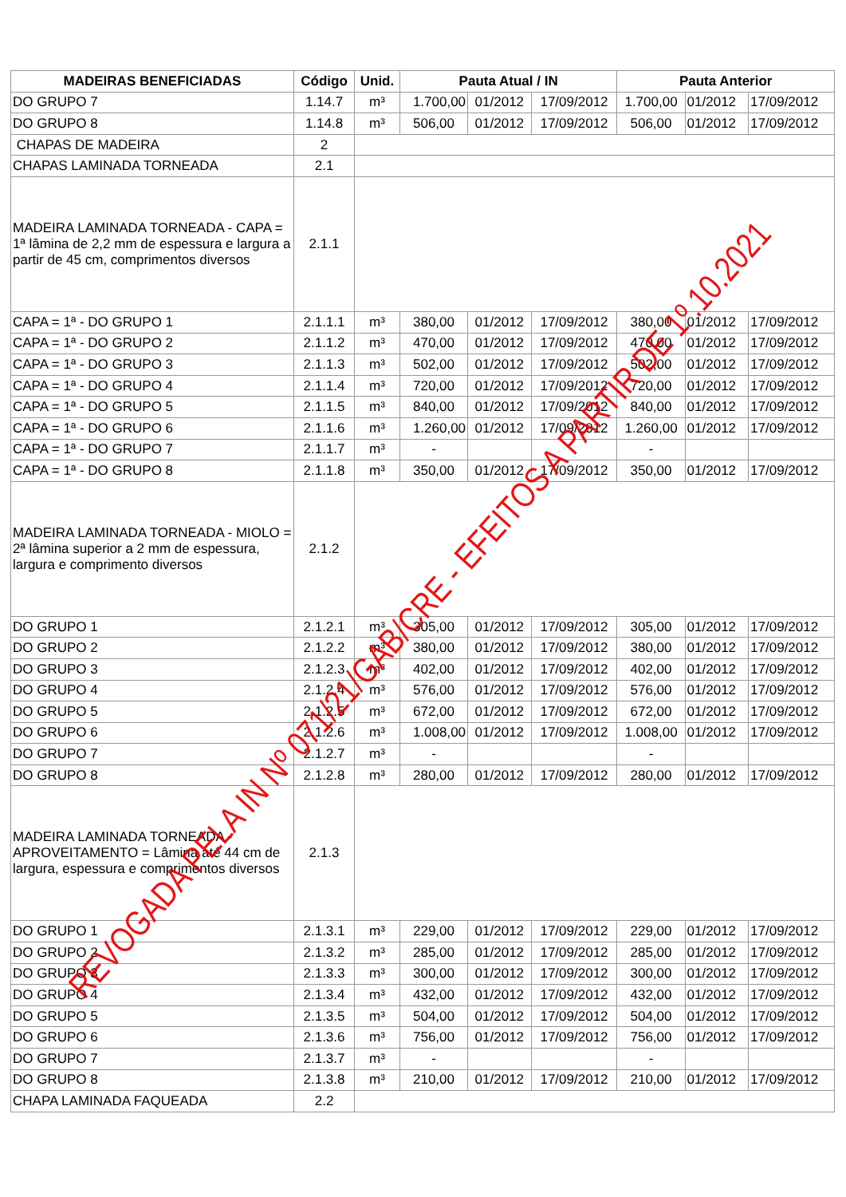| MADEIRAS BENEFICIADAS | Código | Unid. | Pauta Atual / IN | | | Pauta Anterior | | |
| --- | --- | --- | --- | --- | --- | --- | --- | --- |
| DO GRUPO 7 | 1.14.7 | m³ | 1.700,00 | 01/2012 | 17/09/2012 | 1.700,00 | 01/2012 | 17/09/2012 |
| DO GRUPO 8 | 1.14.8 | m³ | 506,00 | 01/2012 | 17/09/2012 | 506,00 | 01/2012 | 17/09/2012 |
| CHAPAS DE MADEIRA | 2 | | | | | | | |
| CHAPAS LAMINADA TORNEADA | 2.1 | | | | | | | |
| MADEIRA LAMINADA TORNEADA - CAPA = 1ª lâmina de 2,2 mm de espessura e largura a partir de 45 cm, comprimentos diversos | 2.1.1 | | | | | | | |
| CAPA = 1ª - DO GRUPO 1 | 2.1.1.1 | m³ | 380,00 | 01/2012 | 17/09/2012 | 380,00 | 01/2012 | 17/09/2012 |
| CAPA = 1ª - DO GRUPO 2 | 2.1.1.2 | m³ | 470,00 | 01/2012 | 17/09/2012 | 470,00 | 01/2012 | 17/09/2012 |
| CAPA = 1ª - DO GRUPO 3 | 2.1.1.3 | m³ | 502,00 | 01/2012 | 17/09/2012 | 502,00 | 01/2012 | 17/09/2012 |
| CAPA = 1ª - DO GRUPO 4 | 2.1.1.4 | m³ | 720,00 | 01/2012 | 17/09/2012 | 720,00 | 01/2012 | 17/09/2012 |
| CAPA = 1ª - DO GRUPO 5 | 2.1.1.5 | m³ | 840,00 | 01/2012 | 17/09/2012 | 840,00 | 01/2012 | 17/09/2012 |
| CAPA = 1ª - DO GRUPO 6 | 2.1.1.6 | m³ | 1.260,00 | 01/2012 | 17/09/2012 | 1.260,00 | 01/2012 | 17/09/2012 |
| CAPA = 1ª - DO GRUPO 7 | 2.1.1.7 | m³ | - | | | - | | |
| CAPA = 1ª - DO GRUPO 8 | 2.1.1.8 | m³ | 350,00 | 01/2012 | 17/09/2012 | 350,00 | 01/2012 | 17/09/2012 |
| MADEIRA LAMINADA TORNEADA - MIOLO = 2ª lâmina superior a 2 mm de espessura, largura e comprimento diversos | 2.1.2 | | | | | | | |
| DO GRUPO 1 | 2.1.2.1 | m³ | 305,00 | 01/2012 | 17/09/2012 | 305,00 | 01/2012 | 17/09/2012 |
| DO GRUPO 2 | 2.1.2.2 | m³ | 380,00 | 01/2012 | 17/09/2012 | 380,00 | 01/2012 | 17/09/2012 |
| DO GRUPO 3 | 2.1.2.3 | m³ | 402,00 | 01/2012 | 17/09/2012 | 402,00 | 01/2012 | 17/09/2012 |
| DO GRUPO 4 | 2.1.2.4 | m³ | 576,00 | 01/2012 | 17/09/2012 | 576,00 | 01/2012 | 17/09/2012 |
| DO GRUPO 5 | 2.1.2.5 | m³ | 672,00 | 01/2012 | 17/09/2012 | 672,00 | 01/2012 | 17/09/2012 |
| DO GRUPO 6 | 2.1.2.6 | m³ | 1.008,00 | 01/2012 | 17/09/2012 | 1.008,00 | 01/2012 | 17/09/2012 |
| DO GRUPO 7 | 2.1.2.7 | m³ | - | | | - | | |
| DO GRUPO 8 | 2.1.2.8 | m³ | 280,00 | 01/2012 | 17/09/2012 | 280,00 | 01/2012 | 17/09/2012 |
| MADEIRA LAMINADA TORNEADA - APROVEITAMENTO = Lâmina até 44 cm de largura, espessura e comprimentos diversos | 2.1.3 | | | | | | | |
| DO GRUPO 1 | 2.1.3.1 | m³ | 229,00 | 01/2012 | 17/09/2012 | 229,00 | 01/2012 | 17/09/2012 |
| DO GRUPO 2 | 2.1.3.2 | m³ | 285,00 | 01/2012 | 17/09/2012 | 285,00 | 01/2012 | 17/09/2012 |
| DO GRUPO 3 | 2.1.3.3 | m³ | 300,00 | 01/2012 | 17/09/2012 | 300,00 | 01/2012 | 17/09/2012 |
| DO GRUPO 4 | 2.1.3.4 | m³ | 432,00 | 01/2012 | 17/09/2012 | 432,00 | 01/2012 | 17/09/2012 |
| DO GRUPO 5 | 2.1.3.5 | m³ | 504,00 | 01/2012 | 17/09/2012 | 504,00 | 01/2012 | 17/09/2012 |
| DO GRUPO 6 | 2.1.3.6 | m³ | 756,00 | 01/2012 | 17/09/2012 | 756,00 | 01/2012 | 17/09/2012 |
| DO GRUPO 7 | 2.1.3.7 | m³ | - | | | - | | |
| DO GRUPO 8 | 2.1.3.8 | m³ | 210,00 | 01/2012 | 17/09/2012 | 210,00 | 01/2012 | 17/09/2012 |
| CHAPA LAMINADA FAQUEADA | 2.2 | | | | | | | |
REVOGADA PELA IN Nº 071/21/GAB/CRE - EFEITOS A PARTIR DE 1º.10.2021